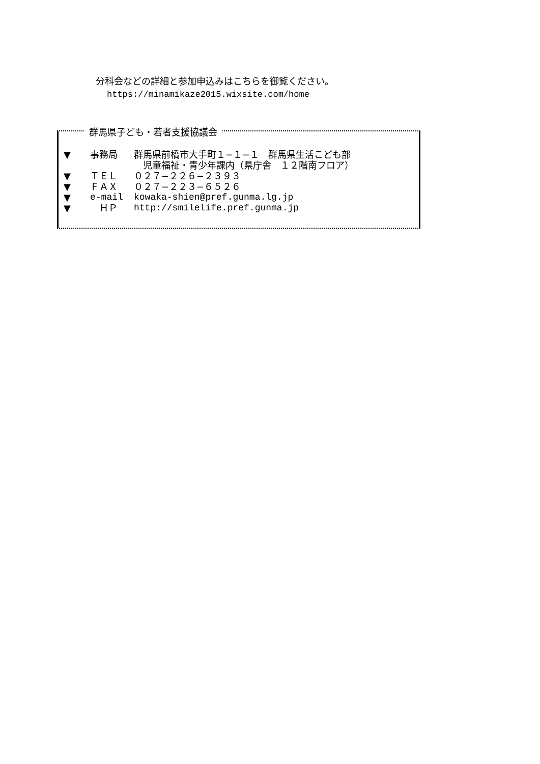分科会などの詳細と参加申込みはこちらを御覧ください。
https://minamikaze2015.wixsite.com/home
群馬県子ども・若者支援協議会
▼ 事務局 群馬県前橋市大手町１−１−１　群馬県生活こども部
　児童福祉・青少年課内（県庁舎　１２階南フロア）
▼ ＴＥＬ ０２７−２２６−２３９３
▼ ＦＡＸ ０２７−２２３−６５２６
▼ e-mail kowaka-shien@pref.gunma.lg.jp
▼　ＨＰ http://smilelife.pref.gunma.jp